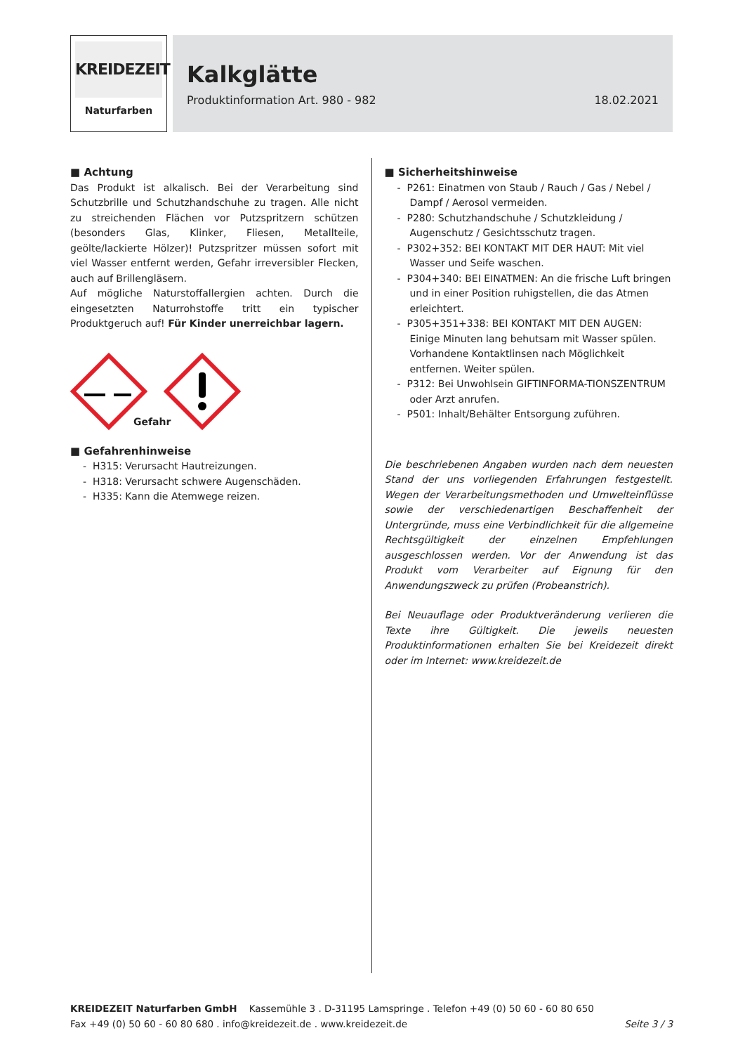KREIDEZEIT
Naturfarben
Kalkglätte
Produktinformation Art. 980 - 982 18.02.2021
■ Achtung
Das Produkt ist alkalisch. Bei der Verarbeitung sind Schutzbrille und Schutzhandschuhe zu tragen. Alle nicht zu streichenden Flächen vor Putzspritzern schützen (besonders Glas, Klinker, Fliesen, Metallteile, geölte/lackierte Hölzer)! Putzspritzer müssen sofort mit viel Wasser entfernt werden, Gefahr irreversibler Flecken, auch auf Brillengläsern.
Auf mögliche Naturstoffallergien achten. Durch die eingesetzten Naturrohstoffe tritt ein typischer Produktgeruch auf! Für Kinder unerreichbar lagern.
Gefahr
■ Gefahrenhinweise
- H315: Verursacht Hautreizungen.
- H318: Verursacht schwere Augenschäden.
- H335: Kann die Atemwege reizen.
■ Sicherheitshinweise
- P261: Einatmen von Staub / Rauch / Gas / Nebel / Dampf / Aerosol vermeiden.
- P280: Schutzhandschuhe / Schutzkleidung / Augenschutz / Gesichtsschutz tragen.
- P302+352: BEI KONTAKT MIT DER HAUT: Mit viel Wasser und Seife waschen.
- P304+340: BEI EINATMEN: An die frische Luft bringen und in einer Position ruhigstellen, die das Atmen erleichtert.
- P305+351+338: BEI KONTAKT MIT DEN AUGEN: Einige Minuten lang behutsam mit Wasser spülen. Vorhandene Kontaktlinsen nach Möglichkeit entfernen. Weiter spülen.
- P312: Bei Unwohlsein GIFTINFORMA-TIONSZENTRUM oder Arzt anrufen.
- P501: Inhalt/Behälter Entsorgung zuführen.
Die beschriebenen Angaben wurden nach dem neuesten Stand der uns vorliegenden Erfahrungen festgestellt. Wegen der Verarbeitungsmethoden und Umwelteinflüsse sowie der verschiedenartigen Beschaffenheit der Untergründe, muss eine Verbindlichkeit für die allgemeine Rechtsgültigkeit der einzelnen Empfehlungen ausgeschlossen werden. Vor der Anwendung ist das Produkt vom Verarbeiter auf Eignung für den Anwendungszweck zu prüfen (Probeanstrich).
Bei Neuauflage oder Produktveränderung verlieren die Texte ihre Gültigkeit. Die jeweils neuesten Produktinformationen erhalten Sie bei Kreidezeit direkt oder im Internet: www.kreidezeit.de
KREIDEZEIT Naturfarben GmbH Kassemühle 3 . D-31195 Lamspringe . Telefon +49 (0) 50 60 - 60 80 650
Fax +49 (0) 50 60 - 60 80 680 . info@kreidezeit.de . www.kreidezeit.de Seite 3 / 3